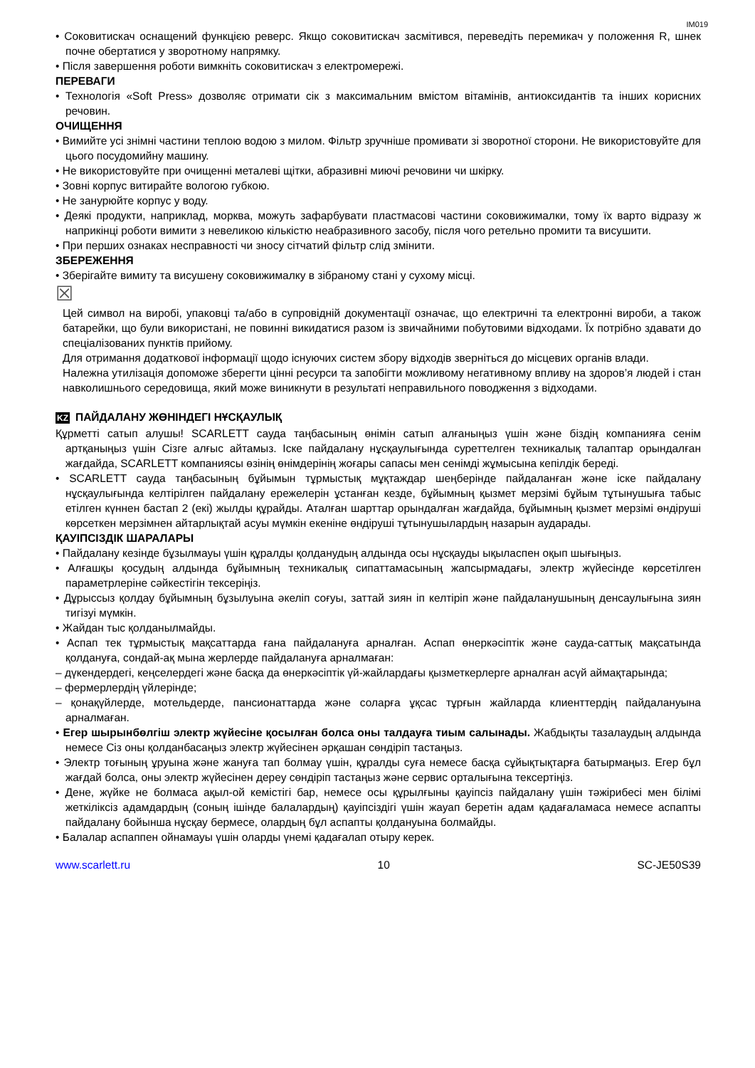IM019
• Соковитискач оснащений функцією реверс. Якщо соковитискач засмітився, переведіть перемикач у положення R, шнек почне обертатися у зворотному напрямку.
• Після завершення роботи вимкніть соковитискач з електромережі.
ПЕРЕВАГИ
• Технологія «Soft Press» дозволяє отримати сік з максимальним вмістом вітамінів, антиоксидантів та інших корисних речовин.
ОЧИЩЕННЯ
• Вимийте усі знімні частини теплою водою з милом. Фільтр зручніше промивати зі зворотної сторони. Не використовуйте для цього посудомийну машину.
• Не використовуйте при очищенні металеві щітки, абразивні миючі речовини чи шкірку.
• Зовні корпус витирайте вологою губкою.
• Не занурюйте корпус у воду.
• Деякі продукти, наприклад, морква, можуть зафарбувати пластмасові частини соковижималки, тому їх варто відразу ж наприкінці роботи вимити з невеликою кількістю неабразивного засобу, після чого ретельно промити та висушити.
• При перших ознаках несправності чи зносу сітчатий фільтр слід змінити.
ЗБЕРЕЖЕННЯ
• Зберігайте вимиту та висушену соковижималку в зібраному стані у сухому місці.
☒
Цей символ на виробі, упаковці та/або в супровідній документації означає, що електричні та електронні вироби, а також батарейки, що були використані, не повинні викидатися разом із звичайними побутовими відходами. Їх потрібно здавати до спеціалізованих пунктів прийому.
Для отримання додаткової інформації щодо існуючих систем збору відходів зверніться до місцевих органів влади.
Належна утилізація допоможе зберегти цінні ресурси та запобігти можливому негативному впливу на здоров’я людей і стан навколишнього середовища, який може виникнути в результаті неправильного поводження з відходами.
KZ ПАЙДАЛАНУ ЖӨНІНДЕГІ НҰСҚАУЛЫҚ
Құрметті сатып алушы! SCARLETT сауда таңбасының өнімін сатып алғаныңыз үшін және біздің компанияға сенім артқаныңыз үшін Сізге алғыс айтамыз. Іске пайдалану нұсқаулығында суреттелген техникалық талаптар орындалған жағдайда, SCARLETT компаниясы өзінің өнімдерінің жоғары сапасы мен сенімді жұмысына кепілдік береді.
• SCARLETT сауда таңбасының бұйымын тұрмыстық мұқтаждар шеңберінде пайдаланған және іске пайдалану нұсқаулығында келтірілген пайдалану ережелерін ұстанған кезде, бұйымның қызмет мерзімі бұйым тұтынушыға табыс етілген күннен бастап 2 (екі) жылды құрайды. Аталған шарттар орындалған жағдайда, бұйымның қызмет мерзімі өндіруші көрсеткен мерзімнен айтарлықтай асуы мүмкін екеніне өндіруші тұтынушылардың назарын аударады.
ҚАУІПСІЗДІК ШАРАЛАРЫ
• Пайдалану кезінде бұзылмауы үшін құралды қолданудың алдында осы нұсқауды ықыласпен оқып шығыңыз.
• Алғашқы қосудың алдында бұйымның техникалық сипаттамасының жапсырмадағы, электр жүйесінде көрсетілген параметрлеріне сәйкестігін тексеріңіз.
• Дұрыссыз қолдау бұйымның бұзылуына әкеліп соғуы, заттай зиян іп келтіріп және пайдаланушының денсаулығына зиян тигізуі мүмкін.
• Жайдан тыс қолданылмайды.
• Аспап тек тұрмыстық мақсаттарда ғана пайдалануға арналған. Аспап өнеркәсіптік және сауда-саттық мақсатында қолдануға, сондай-ақ мына жерлерде пайдалануға арналмаған:
– дүкендердегі, кеңселердегі және басқа да өнеркәсіптік үй-жайлардағы қызметкерлерге арналған асүй аймақтарында;
– фермерлердің үйлерінде;
– қонақүйлерде, мотельдерде, пансионаттарда және соларға ұқсас тұрғын жайларда клиенттердің пайдалануына арналмаған.
• Егер шырынбөлгіш электр жүйесіне қосылған болса оны талдауға тиым салынады. Жабдықты тазалаудың алдында немесе Сіз оны қолданбасаңыз электр жүйесінен әрқашан сөндіріп тастаңыз.
• Электр тоғының ұруына және жануға тап болмау үшін, құралды суға немесе басқа сұйықтықтарға батырмаңыз. Егер бұл жағдай болса, оны электр жүйесінен дереу сөндіріп тастаңыз және сервис орталығына тексертіңіз.
• Дене, жүйке не болмаса ақыл-ой кемістігі бар, немесе осы құрылғыны қауіпсіз пайдалану үшін тәжірибесі мен білімі жеткіліксіз адамдардың (соның ішінде балалардың) қауіпсіздігі үшін жауап беретін адам қадағаламаса немесе аспапты пайдалану бойынша нұсқау бермесе, олардың бұл аспапты қолдануына болмайды.
• Балалар аспаппен ойнамауы үшін оларды үнемі қадағалап отыру керек.
www.scarlett.ru 10 SC-JE50S39